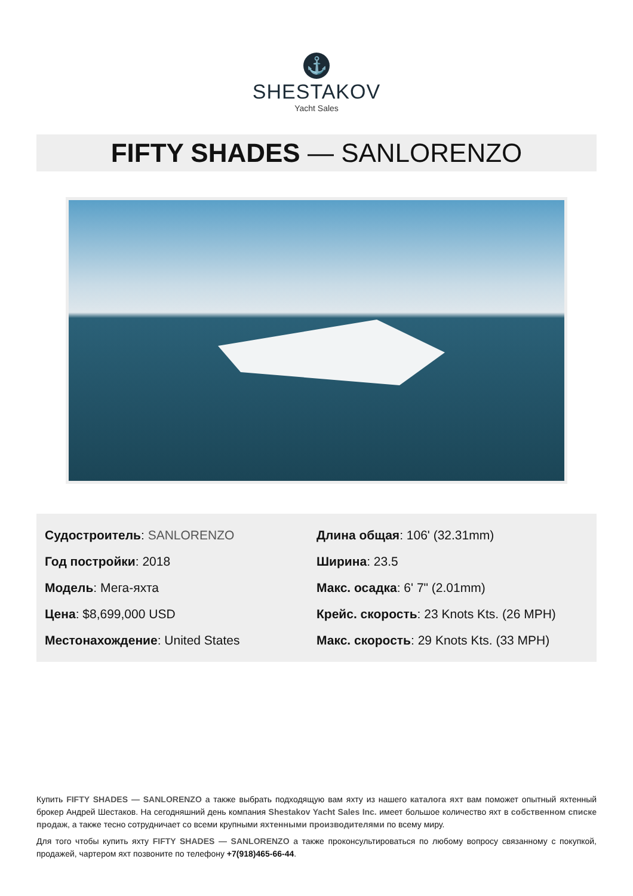⚓
SHESTAKOV
Yacht Sales
FIFTY SHADES — SANLORENZO
| Судостроитель : SANLORENZO | Длина общая : 106' (32.31mm) |
| Год постройки : 2018 | Ширина : 23.5 |
| Модель : Мега-яхта | Макс. осадка : 6' 7" (2.01mm) |
| Цена : $8,699,000 USD | Крейс. скорость : 23 Knots Kts. (26 MPH) |
| Местонахождение : United States | Макс. скорость : 29 Knots Kts. (33 MPH) |
Купить FIFTY SHADES — SANLORENZO а также выбрать подходящую вам яхту из нашего каталога яхт вам поможет опытный яхтенный брокер Андрей Шестаков. На сегодняшний день компания Shestakov Yacht Sales Inc. имеет большое количество яхт в собственном списке продаж, а также тесно сотрудничает со всеми крупными яхтенными производителями по всему миру.
Для того чтобы купить яхту FIFTY SHADES — SANLORENZO а также проконсультироваться по любому вопросу связанному с покупкой, продажей, чартером яхт позвоните по телефону +7(918)465-66-44.